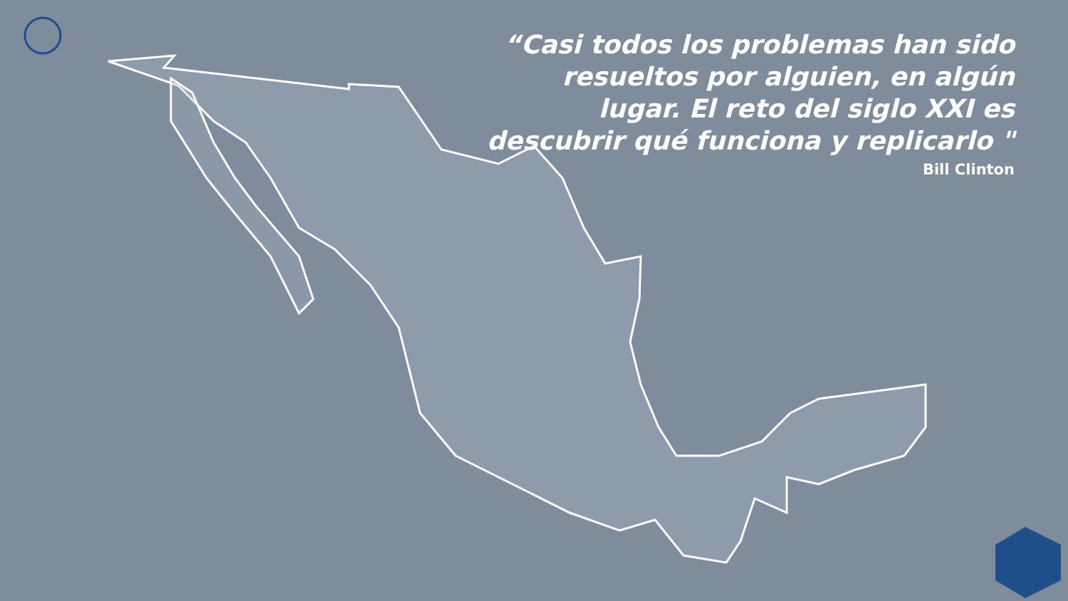“Casi todos los problemas han sido resueltos por alguien, en algún lugar. El reto del siglo XXI es descubrir qué funciona y replicarlo "
Bill Clinton